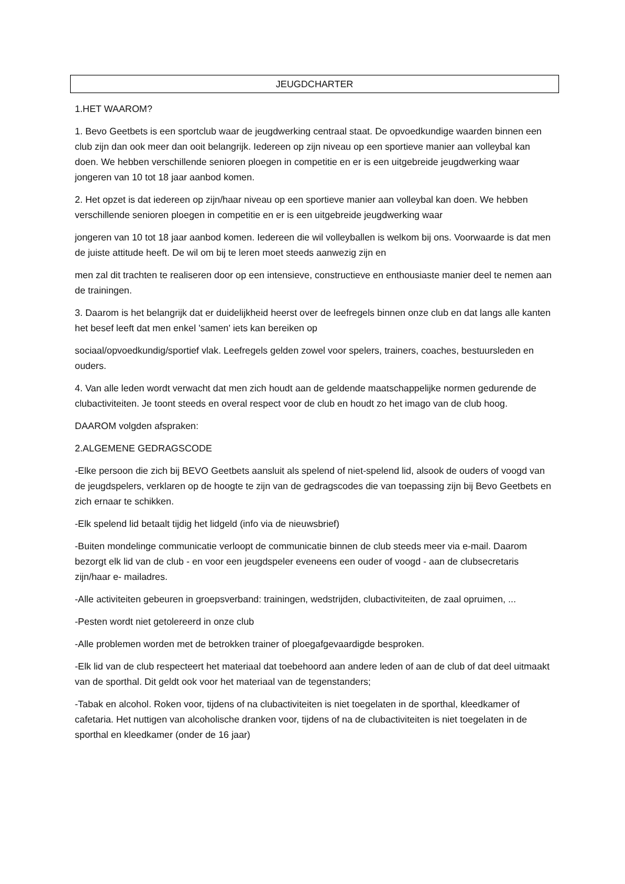JEUGDCHARTER
1.HET WAAROM?
1. Bevo Geetbets is een sportclub waar de jeugdwerking centraal staat. De opvoedkundige waarden binnen een club zijn dan ook meer dan ooit belangrijk. Iedereen op zijn niveau op een sportieve manier aan volleybal kan doen. We hebben verschillende senioren ploegen in competitie en er is een uitgebreide jeugdwerking waar jongeren van 10 tot 18 jaar aanbod komen.
2. Het opzet is dat iedereen op zijn/haar niveau op een sportieve manier aan volleybal kan doen. We hebben verschillende senioren ploegen in competitie en er is een uitgebreide jeugdwerking waar
jongeren van 10 tot 18 jaar aanbod komen. Iedereen die wil volleyballen is welkom bij ons. Voorwaarde is dat men de juiste attitude heeft. De wil om bij te leren moet steeds aanwezig zijn en
men zal dit trachten te realiseren door op een intensieve, constructieve en enthousiaste manier deel te nemen aan de trainingen.
3. Daarom is het belangrijk dat er duidelijkheid heerst over de leefregels binnen onze club en dat langs alle kanten het besef leeft dat men enkel 'samen' iets kan bereiken op
sociaal/opvoedkundig/sportief vlak. Leefregels gelden zowel voor spelers, trainers, coaches, bestuursleden en ouders.
4. Van alle leden wordt verwacht dat men zich houdt aan de geldende maatschappelijke normen gedurende de clubactiviteiten. Je toont steeds en overal respect voor de club en houdt zo het imago van de club hoog.
DAAROM volgden afspraken:
2.ALGEMENE GEDRAGSCODE
-Elke persoon die zich bij BEVO Geetbets aansluit als spelend of niet-spelend lid, alsook de ouders of voogd van de jeugdspelers, verklaren op de hoogte te zijn van de gedragscodes die van toepassing zijn bij Bevo Geetbets en zich ernaar te schikken.
-Elk spelend lid betaalt tijdig het lidgeld (info via de nieuwsbrief)
-Buiten mondelinge communicatie verloopt de communicatie binnen de club steeds meer via e-mail. Daarom bezorgt elk lid van de club - en voor een jeugdspeler eveneens een ouder of voogd - aan de clubsecretaris zijn/haar e- mailadres.
-Alle activiteiten gebeuren in groepsverband: trainingen, wedstrijden, clubactiviteiten, de zaal opruimen, ...
-Pesten wordt niet getolereerd in onze club
-Alle problemen worden met de betrokken trainer of ploegafgevaardigde besproken.
-Elk lid van de club respecteert het materiaal dat toebehoord aan andere leden of aan de club of dat deel uitmaakt van de sporthal. Dit geldt ook voor het materiaal van de tegenstanders;
-Tabak en alcohol. Roken voor, tijdens of na clubactiviteiten is niet toegelaten in de sporthal, kleedkamer of cafetaria. Het nuttigen van alcoholische dranken voor, tijdens of na de clubactiviteiten is niet toegelaten in de sporthal en kleedkamer (onder de 16 jaar)